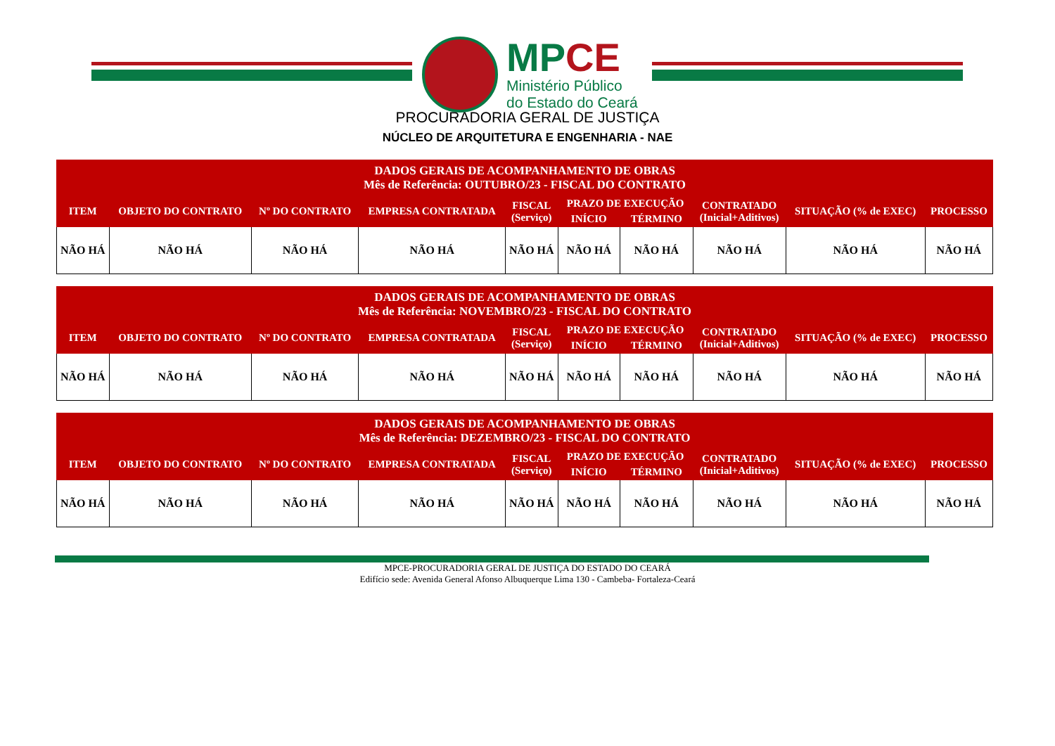MP CE
Ministério Público
do Estado do Ceará
PROCURADORIA GERAL DE JUSTIÇA
NÚCLEO DE ARQUITETURA E ENGENHARIA - NAE
| DADOS GERAIS DE ACOMPANHAMENTO DE OBRAS Mês de Referência: OUTUBRO/23 - FISCAL DO CONTRATO | | | | | | | | | |
| --- | --- | --- | --- | --- | --- | --- | --- | --- | --- |
| ITEM | OBJETO DO CONTRATO | Nº DO CONTRATO | EMPRESA CONTRATADA | FISCAL (Serviço) | PRAZO DE EXECUÇÃO | | CONTRATADO (Inicial+Aditivos) | SITUAÇÃO (% de EXEC) | PROCESSO |
| | | | | | INÍCIO | TÉRMINO | | | |
| NÃO HÁ | NÃO HÁ | NÃO HÁ | NÃO HÁ | NÃO HÁ | NÃO HÁ | NÃO HÁ | NÃO HÁ | NÃO HÁ | NÃO HÁ |
| DADOS GERAIS DE ACOMPANHAMENTO DE OBRAS Mês de Referência: NOVEMBRO/23 - FISCAL DO CONTRATO | | | | | | | | | |
| --- | --- | --- | --- | --- | --- | --- | --- | --- | --- |
| ITEM | OBJETO DO CONTRATO | Nº DO CONTRATO | EMPRESA CONTRATADA | FISCAL (Serviço) | PRAZO DE EXECUÇÃO | | CONTRATADO (Inicial+Aditivos) | SITUAÇÃO (% de EXEC) | PROCESSO |
| | | | | | INÍCIO | TÉRMINO | | | |
| NÃO HÁ | NÃO HÁ | NÃO HÁ | NÃO HÁ | NÃO HÁ | NÃO HÁ | NÃO HÁ | NÃO HÁ | NÃO HÁ | NÃO HÁ |
| DADOS GERAIS DE ACOMPANHAMENTO DE OBRAS Mês de Referência: DEZEMBRO/23 - FISCAL DO CONTRATO | | | | | | | | | |
| --- | --- | --- | --- | --- | --- | --- | --- | --- | --- |
| ITEM | OBJETO DO CONTRATO | Nº DO CONTRATO | EMPRESA CONTRATADA | FISCAL (Serviço) | PRAZO DE EXECUÇÃO | | CONTRATADO (Inicial+Aditivos) | SITUAÇÃO (% de EXEC) | PROCESSO |
| | | | | | INÍCIO | TÉRMINO | | | |
| NÃO HÁ | NÃO HÁ | NÃO HÁ | NÃO HÁ | NÃO HÁ | NÃO HÁ | NÃO HÁ | NÃO HÁ | NÃO HÁ | NÃO HÁ |
MPCE-PROCURADORIA GERAL DE JUSTIÇA DO ESTADO DO CEARÁ
Edifício sede: Avenida General Afonso Albuquerque Lima 130 - Cambeba- Fortaleza-Ceará